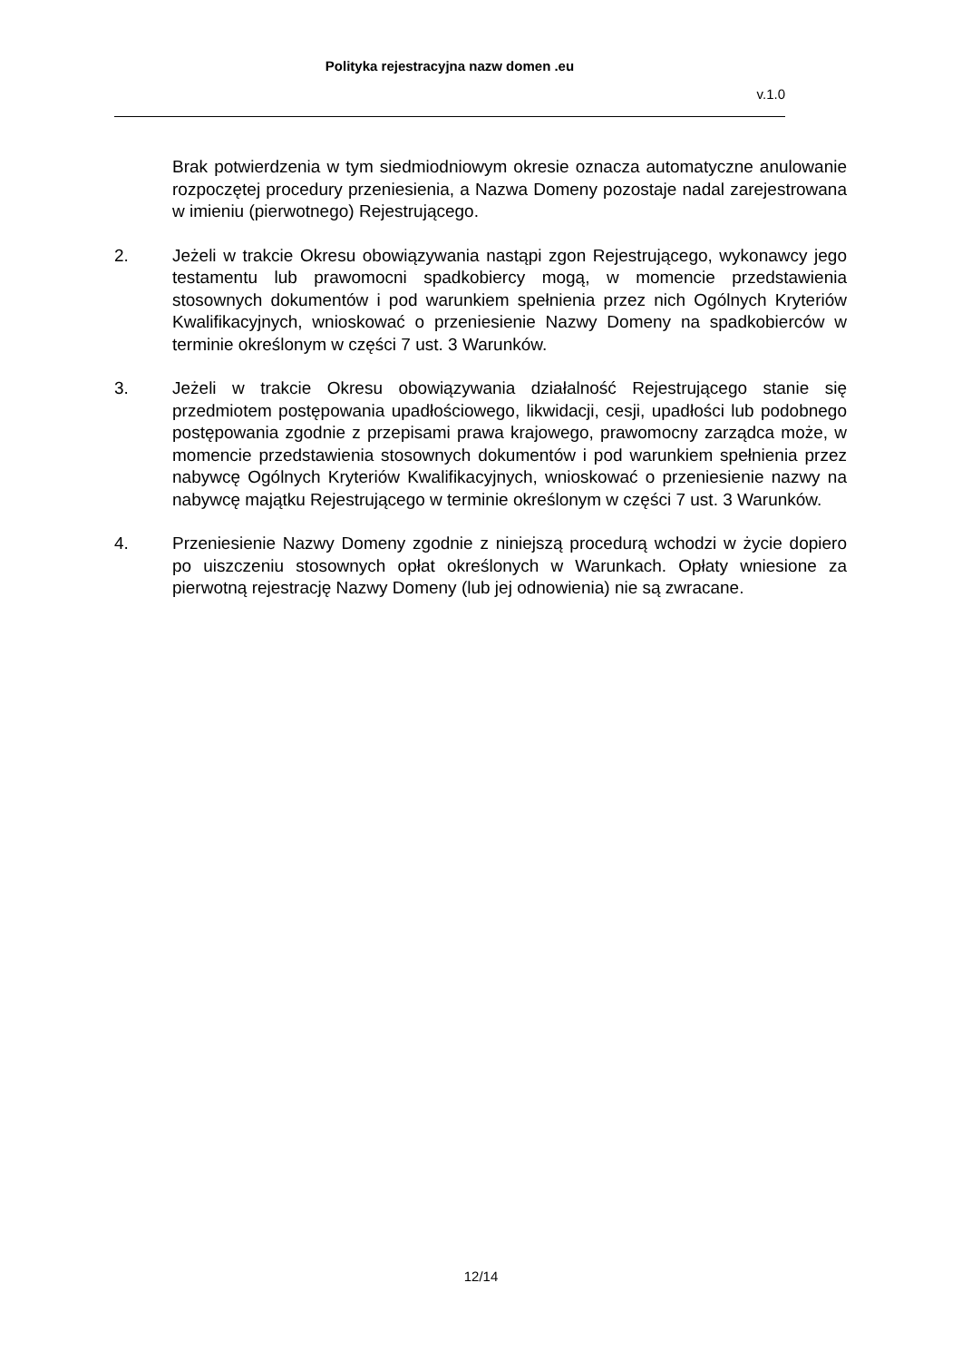Polityka rejestracyjna nazw domen .eu
v.1.0
Brak potwierdzenia w tym siedmiodniowym okresie oznacza automatyczne anulowanie rozpoczętej procedury przeniesienia, a Nazwa Domeny pozostaje nadal zarejestrowana w imieniu (pierwotnego) Rejestrującego.
2. Jeżeli w trakcie Okresu obowiązywania nastąpi zgon Rejestrującego, wykonawcy jego testamentu lub prawomocni spadkobiercy mogą, w momencie przedstawienia stosownych dokumentów i pod warunkiem spełnienia przez nich Ogólnych Kryteriów Kwalifikacyjnych, wnioskować o przeniesienie Nazwy Domeny na spadkobierców w terminie określonym w części 7 ust. 3 Warunków.
3. Jeżeli w trakcie Okresu obowiązywania działalność Rejestrującego stanie się przedmiotem postępowania upadłościowego, likwidacji, cesji, upadłości lub podobnego postępowania zgodnie z przepisami prawa krajowego, prawomocny zarządca może, w momencie przedstawienia stosownych dokumentów i pod warunkiem spełnienia przez nabywcę Ogólnych Kryteriów Kwalifikacyjnych, wnioskować o przeniesienie nazwy na nabywcę majątku Rejestrującego w terminie określonym w części 7 ust. 3 Warunków.
4. Przeniesienie Nazwy Domeny zgodnie z niniejszą procedurą wchodzi w życie dopiero po uiszczeniu stosownych opłat określonych w Warunkach. Opłaty wniesione za pierwotną rejestrację Nazwy Domeny (lub jej odnowienia) nie są zwracane.
12/14